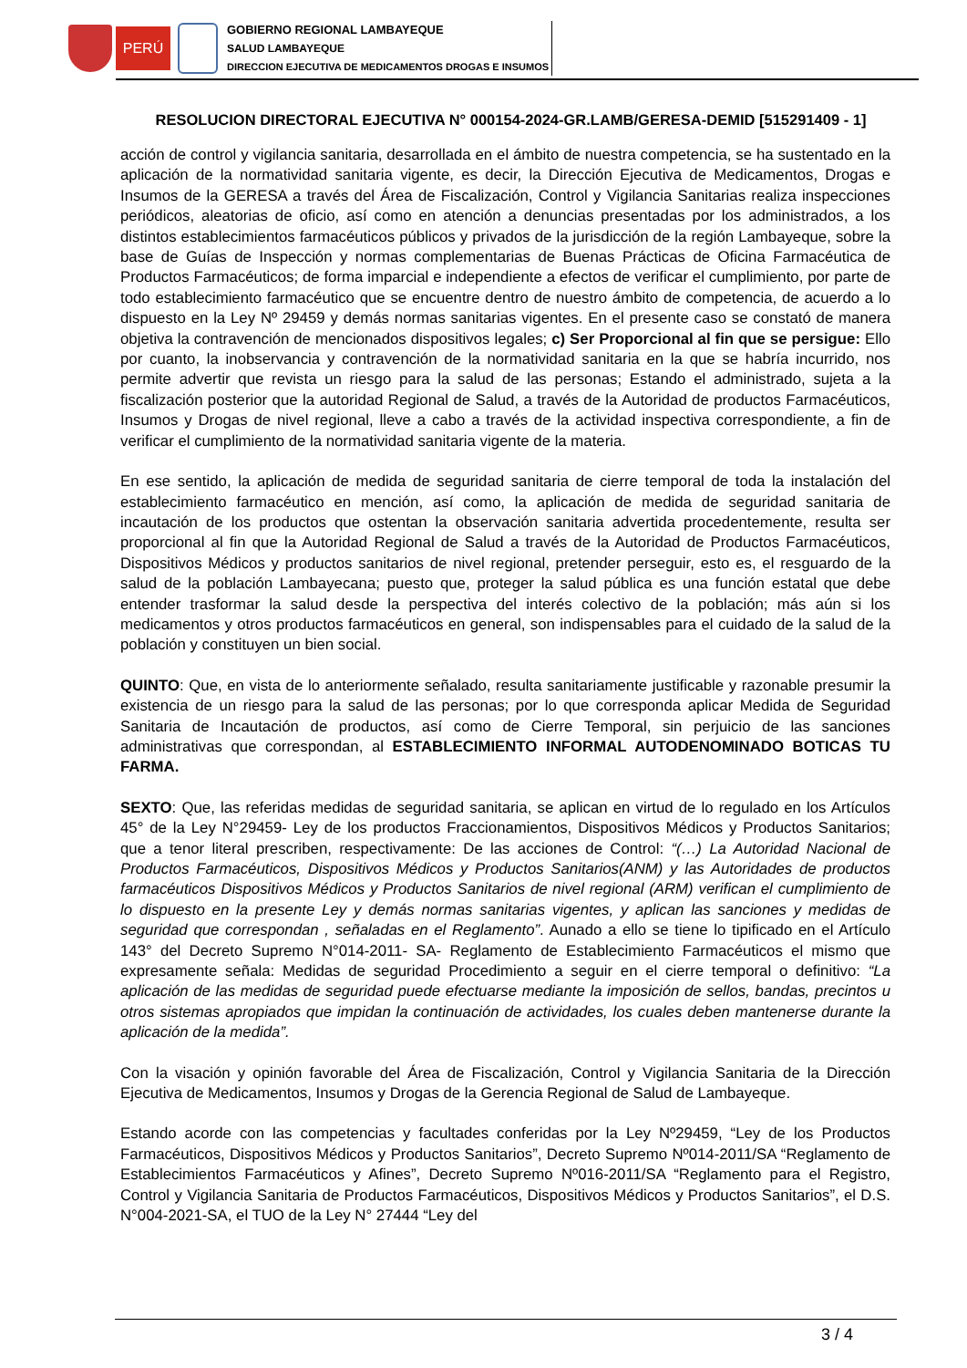PERÚ
GOBIERNO REGIONAL LAMBAYEQUE
SALUD LAMBAYEQUE
DIRECCION EJECUTIVA DE MEDICAMENTOS DROGAS E INSUMOS
RESOLUCION DIRECTORAL EJECUTIVA N° 000154-2024-GR.LAMB/GERESA-DEMID [515291409 - 1]
acción de control y vigilancia sanitaria, desarrollada en el ámbito de nuestra competencia, se ha sustentado en la aplicación de la normatividad sanitaria vigente, es decir, la Dirección Ejecutiva de Medicamentos, Drogas e Insumos de la GERESA a través del Área de Fiscalización, Control y Vigilancia Sanitarias realiza inspecciones periódicos, aleatorias de oficio, así como en atención a denuncias presentadas por los administrados, a los distintos establecimientos farmacéuticos públicos y privados de la jurisdicción de la región Lambayeque, sobre la base de Guías de Inspección y normas complementarias de Buenas Prácticas de Oficina Farmacéutica de Productos Farmacéuticos; de forma imparcial e independiente a efectos de verificar el cumplimiento, por parte de todo establecimiento farmacéutico que se encuentre dentro de nuestro ámbito de competencia, de acuerdo a lo dispuesto en la Ley Nº 29459 y demás normas sanitarias vigentes. En el presente caso se constató de manera objetiva la contravención de mencionados dispositivos legales; c) Ser Proporcional al fin que se persigue: Ello por cuanto, la inobservancia y contravención de la normatividad sanitaria en la que se habría incurrido, nos permite advertir que revista un riesgo para la salud de las personas; Estando el administrado, sujeta a la fiscalización posterior que la autoridad Regional de Salud, a través de la Autoridad de productos Farmacéuticos, Insumos y Drogas de nivel regional, lleve a cabo a través de la actividad inspectiva correspondiente, a fin de verificar el cumplimiento de la normatividad sanitaria vigente de la materia.
En ese sentido, la aplicación de medida de seguridad sanitaria de cierre temporal de toda la instalación del establecimiento farmacéutico en mención, así como, la aplicación de medida de seguridad sanitaria de incautación de los productos que ostentan la observación sanitaria advertida procedentemente, resulta ser proporcional al fin que la Autoridad Regional de Salud a través de la Autoridad de Productos Farmacéuticos, Dispositivos Médicos y productos sanitarios de nivel regional, pretender perseguir, esto es, el resguardo de la salud de la población Lambayecana; puesto que, proteger la salud pública es una función estatal que debe entender trasformar la salud desde la perspectiva del interés colectivo de la población; más aún si los medicamentos y otros productos farmacéuticos en general, son indispensables para el cuidado de la salud de la población y constituyen un bien social.
QUINTO: Que, en vista de lo anteriormente señalado, resulta sanitariamente justificable y razonable presumir la existencia de un riesgo para la salud de las personas; por lo que corresponda aplicar Medida de Seguridad Sanitaria de Incautación de productos, así como de Cierre Temporal, sin perjuicio de las sanciones administrativas que correspondan, al ESTABLECIMIENTO INFORMAL AUTODENOMINADO BOTICAS TU FARMA.
SEXTO: Que, las referidas medidas de seguridad sanitaria, se aplican en virtud de lo regulado en los Artículos 45° de la Ley N°29459- Ley de los productos Fraccionamientos, Dispositivos Médicos y Productos Sanitarios; que a tenor literal prescriben, respectivamente: De las acciones de Control: “(…) La Autoridad Nacional de Productos Farmacéuticos, Dispositivos Médicos y Productos Sanitarios(ANM) y las Autoridades de productos farmacéuticos Dispositivos Médicos y Productos Sanitarios de nivel regional (ARM) verifican el cumplimiento de lo dispuesto en la presente Ley y demás normas sanitarias vigentes, y aplican las sanciones y medidas de seguridad que correspondan , señaladas en el Reglamento”. Aunado a ello se tiene lo tipificado en el Artículo 143° del Decreto Supremo N°014-2011- SA- Reglamento de Establecimiento Farmacéuticos el mismo que expresamente señala: Medidas de seguridad Procedimiento a seguir en el cierre temporal o definitivo: “La aplicación de las medidas de seguridad puede efectuarse mediante la imposición de sellos, bandas, precintos u otros sistemas apropiados que impidan la continuación de actividades, los cuales deben mantenerse durante la aplicación de la medida”.
Con la visación y opinión favorable del Área de Fiscalización, Control y Vigilancia Sanitaria de la Dirección Ejecutiva de Medicamentos, Insumos y Drogas de la Gerencia Regional de Salud de Lambayeque.
Estando acorde con las competencias y facultades conferidas por la Ley Nº29459, “Ley de los Productos Farmacéuticos, Dispositivos Médicos y Productos Sanitarios”, Decreto Supremo Nº014-2011/SA “Reglamento de Establecimientos Farmacéuticos y Afines”, Decreto Supremo Nº016-2011/SA “Reglamento para el Registro, Control y Vigilancia Sanitaria de Productos Farmacéuticos, Dispositivos Médicos y Productos Sanitarios”, el D.S. N°004-2021-SA, el TUO de la Ley N° 27444 “Ley del
3 / 4